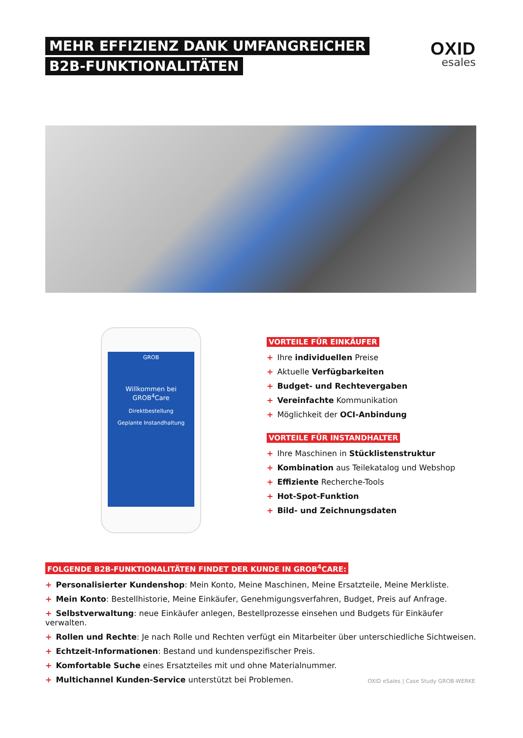MEHR EFFIZIENZ DANK UMFANGREICHER
B2B-FUNKTIONALITÄTEN
OXID
esales
GROB
Willkommen bei
GROB<sup>4</sup>Care
Direktbestellung
Geplante Instandhaltung
VORTEILE FÜR EINKÄUFER
+ Ihre individuellen Preise
+ Aktuelle Verfügbarkeiten
+ Budget- und Rechtevergaben
+ Vereinfachte Kommunikation
+ Möglichkeit der OCI-Anbindung
VORTEILE FÜR INSTANDHALTER
+ Ihre Maschinen in Stücklistenstruktur
+ Kombination aus Teilekatalog und Webshop
+ Effiziente Recherche-Tools
+ Hot-Spot-Funktion
+ Bild- und Zeichnungsdaten
FOLGENDE B2B-FUNKTIONALITÄTEN FINDET DER KUNDE IN GROB<sup>4</sup>CARE:
+ Personalisierter Kundenshop: Mein Konto, Meine Maschinen, Meine Ersatzteile, Meine Merkliste.
+ Mein Konto: Bestellhistorie, Meine Einkäufer, Genehmigungsverfahren, Budget, Preis auf Anfrage.
+ Selbstverwaltung: neue Einkäufer anlegen, Bestellprozesse einsehen und Budgets für Einkäufer verwalten.
+ Rollen und Rechte: Je nach Rolle und Rechten verfügt ein Mitarbeiter über unterschiedliche Sichtweisen.
+ Echtzeit-Informationen: Bestand und kundenspezifischer Preis.
+ Komfortable Suche eines Ersatzteiles mit und ohne Materialnummer.
+ Multichannel Kunden-Service unterstützt bei Problemen.
OXID eSales | Case Study GROB-WERKE